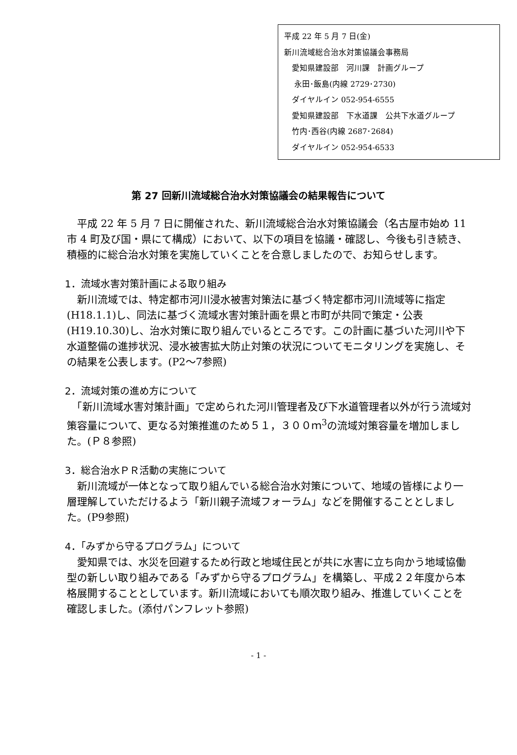平成 22 年 5 月 7 日(金)
新川流域総合治水対策協議会事務局
　愛知県建設部　河川課　計画グループ
　 永田･飯島(内線 2729･2730)
　ダイヤルイン 052-954-6555
　愛知県建設部　下水道課　公共下水道グループ
　竹内･西谷(内線 2687･2684)
　ダイヤルイン 052-954-6533
第 27 回新川流域総合治水対策協議会の結果報告について
　平成 22 年 5 月 7 日に開催された、新川流域総合治水対策協議会（名古屋市始め 11 市 4 町及び国・県にて構成）において、以下の項目を協議・確認し、今後も引き続き、積極的に総合治水対策を実施していくことを合意しましたので、お知らせします。
1．流域水害対策計画による取り組み
　新川流域では、特定都市河川浸水被害対策法に基づく特定都市河川流域等に指定(H18.1.1)し、同法に基づく流域水害対策計画を県と市町が共同で策定・公表(H19.10.30)し、治水対策に取り組んでいるところです。この計画に基づいた河川や下水道整備の進捗状況、浸水被害拡大防止対策の状況についてモニタリングを実施し、その結果を公表します。(P2～7参照)
2．流域対策の進め方について
　「新川流域水害対策計画」で定められた河川管理者及び下水道管理者以外が行う流域対策容量について、更なる対策推進のため５１，３００ｍ<sup>3</sup>の流域対策容量を増加しました。(Ｐ８参照)
3．総合治水ＰＲ活動の実施について
　新川流域が一体となって取り組んでいる総合治水対策について、地域の皆様により一層理解していただけるよう「新川親子流域フォーラム」などを開催することとしました。(P9参照)
4．「みずから守るプログラム」について
　愛知県では、水災を回避するため行政と地域住民とが共に水害に立ち向かう地域協働型の新しい取り組みである「みずから守るプログラム」を構築し、平成２２年度から本格展開することとしています。新川流域においても順次取り組み、推進していくことを確認しました。(添付パンフレット参照)
- 1 -